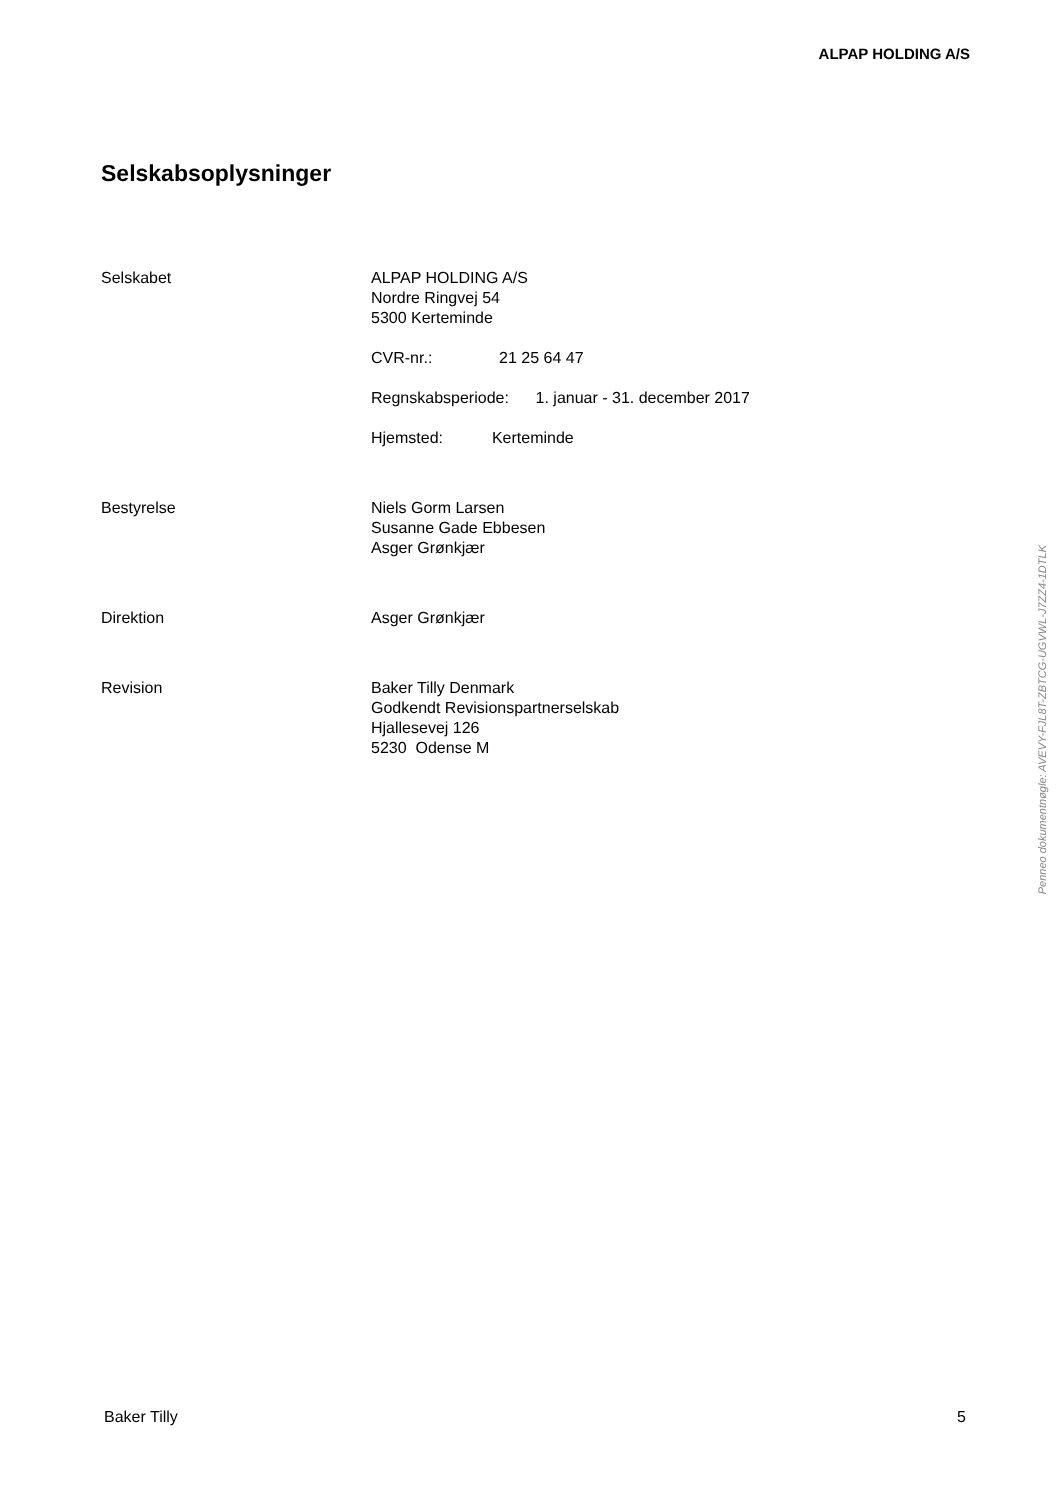ALPAP HOLDING A/S
Selskabsoplysninger
Selskabet ALPAP HOLDING A/S
Nordre Ringvej 54
5300 Kerteminde
CVR-nr.: 21 25 64 47
Regnskabsperiode: 1. januar - 31. december 2017
Hjemsted: Kerteminde
Bestyrelse Niels Gorm Larsen
Susanne Gade Ebbesen
Asger Grønkjær
Direktion Asger Grønkjær
Revision Baker Tilly Denmark
Godkendt Revisionspartnerselskab
Hjallesevej 126
5230 Odense M
Penneo dokumentnøgle: AVEVY-FJL8T-ZBTCG-UGVWL-J7ZZ4-1DTLK
Baker Tilly 5